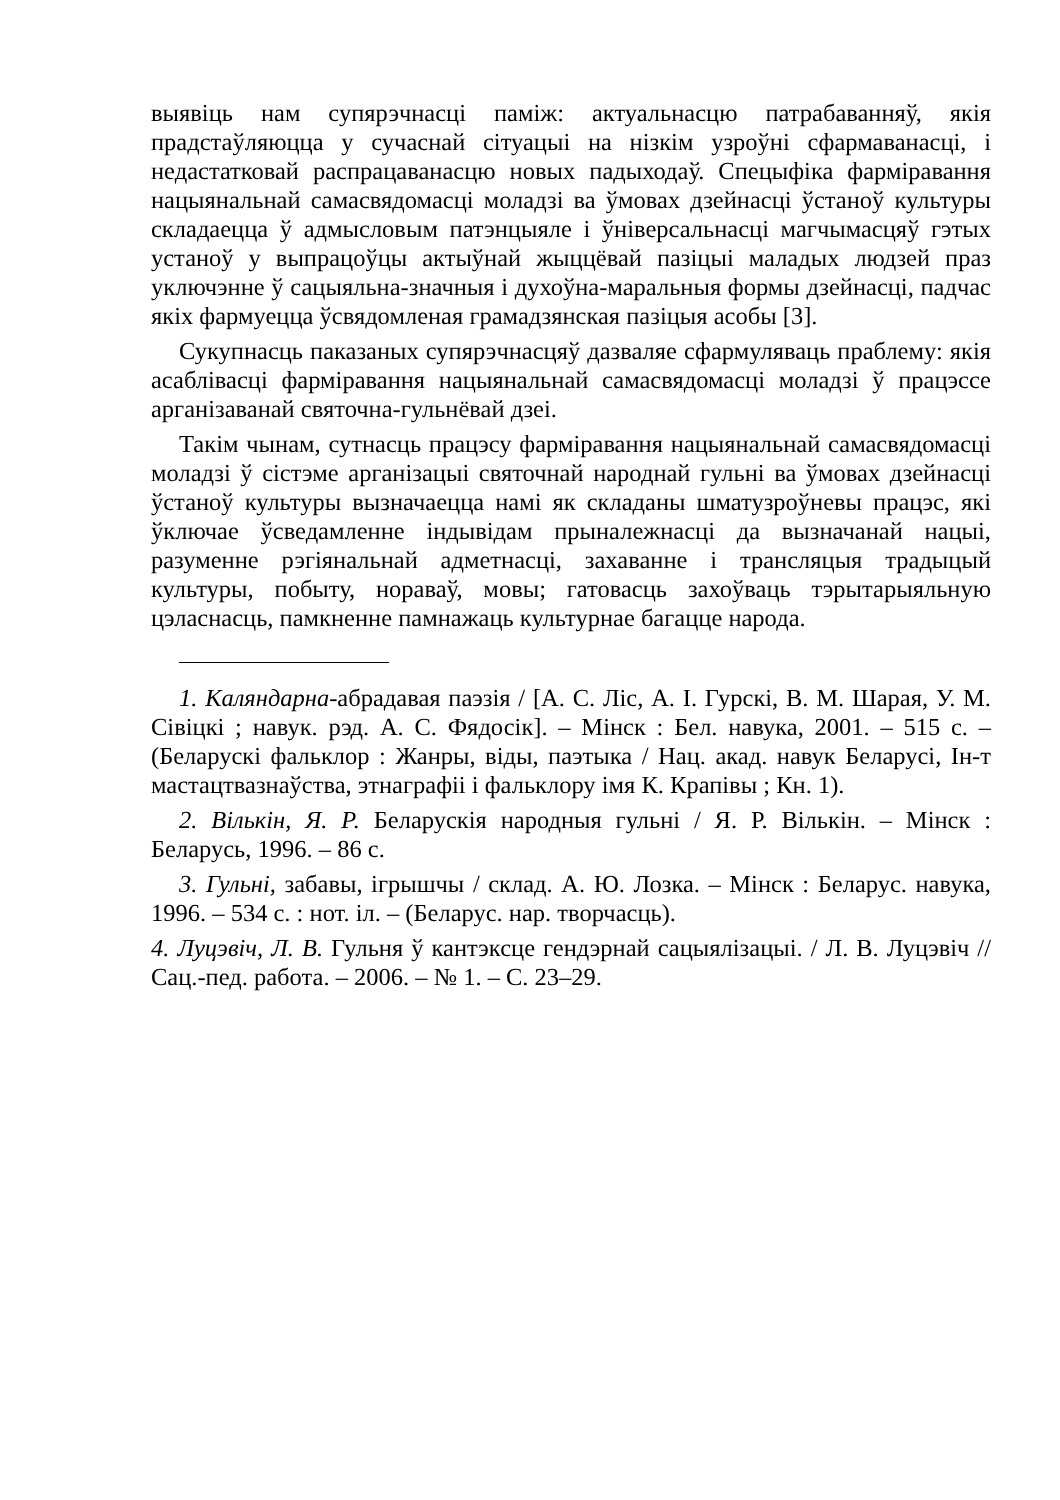выявіць нам супярэчнасці паміж: актуальнасцю патрабаванняў, якія прадстаўляюцца у сучаснай сітуацыі на нізкім узроўні сфармаванасці, і недастатковай распрацаванасцю новых падыходаў. Спецыфіка фарміравання нацыянальнай самасвядомасці моладзі ва ўмовах дзейнасці ўстаноў культуры складаецца ў адмысловым патэнцыяле і ўніверсальнасці магчымасцяў гэтых устаноў у выпрацоўцы актыўнай жыццёвай пазіцыі маладых людзей праз уключэнне ў сацыяльна-значныя і духоўна-маральныя формы дзейнасці, падчас якіх фармуецца ўсвядомленая грамадзянская пазіцыя асобы [3].
Сукупнасць паказаных супярэчнасцяў дазваляе сфармуляваць праблему: якія асаблівасці фарміравання нацыянальнай самасвядомасці моладзі ў працэссе арганізаванай святочна-гульнёвай дзеі.
Такім чынам, сутнасць працэсу фарміравання нацыянальнай самасвядомасці моладзі ў сістэме арганізацыі святочнай народнай гульні ва ўмовах дзейнасці ўстаноў культуры вызначаецца намі як складаны шматузроўневы працэс, які ўключае ўсведамленне індывідам прыналежнасці да вызначанай нацыі, разуменне рэгіянальнай адметнасці, захаванне і трансляцыя традыцый культуры, побыту, нораваў, мовы; гатовасць захоўваць тэрытарыяльную цэласнасць, памкненне памнажаць культурнае багацце народа.
1. Каляндарна-абрадавая паэзія / [А. С. Ліс, А. І. Гурскі, В. М. Шарая, У. М. Сівіцкі ; навук. рэд. А. С. Фядосік]. – Мінск : Бел. навука, 2001. – 515 с. – (Беларускі фальклор : Жанры, віды, паэтыка / Нац. акад. навук Беларусі, Ін-т мастацтвазнаўства, этнаграфіі і фальклору імя К. Крапівы ; Кн. 1).
2. Вількін, Я. Р. Беларускія народныя гульні / Я. Р. Вількін. – Мінск : Беларусь, 1996. – 86 с.
3. Гульні, забавы, ігрышчы / склад. А. Ю. Лозка. – Мінск : Беларус. навука, 1996. – 534 с. : нот. іл. – (Беларус. нар. творчасць).
4. Луцэвіч, Л. В. Гульня ў кантэксце гендэрнай сацыялізацыі. / Л. В. Луцэвіч // Сац.-пед. работа. – 2006. – № 1. – С. 23–29.